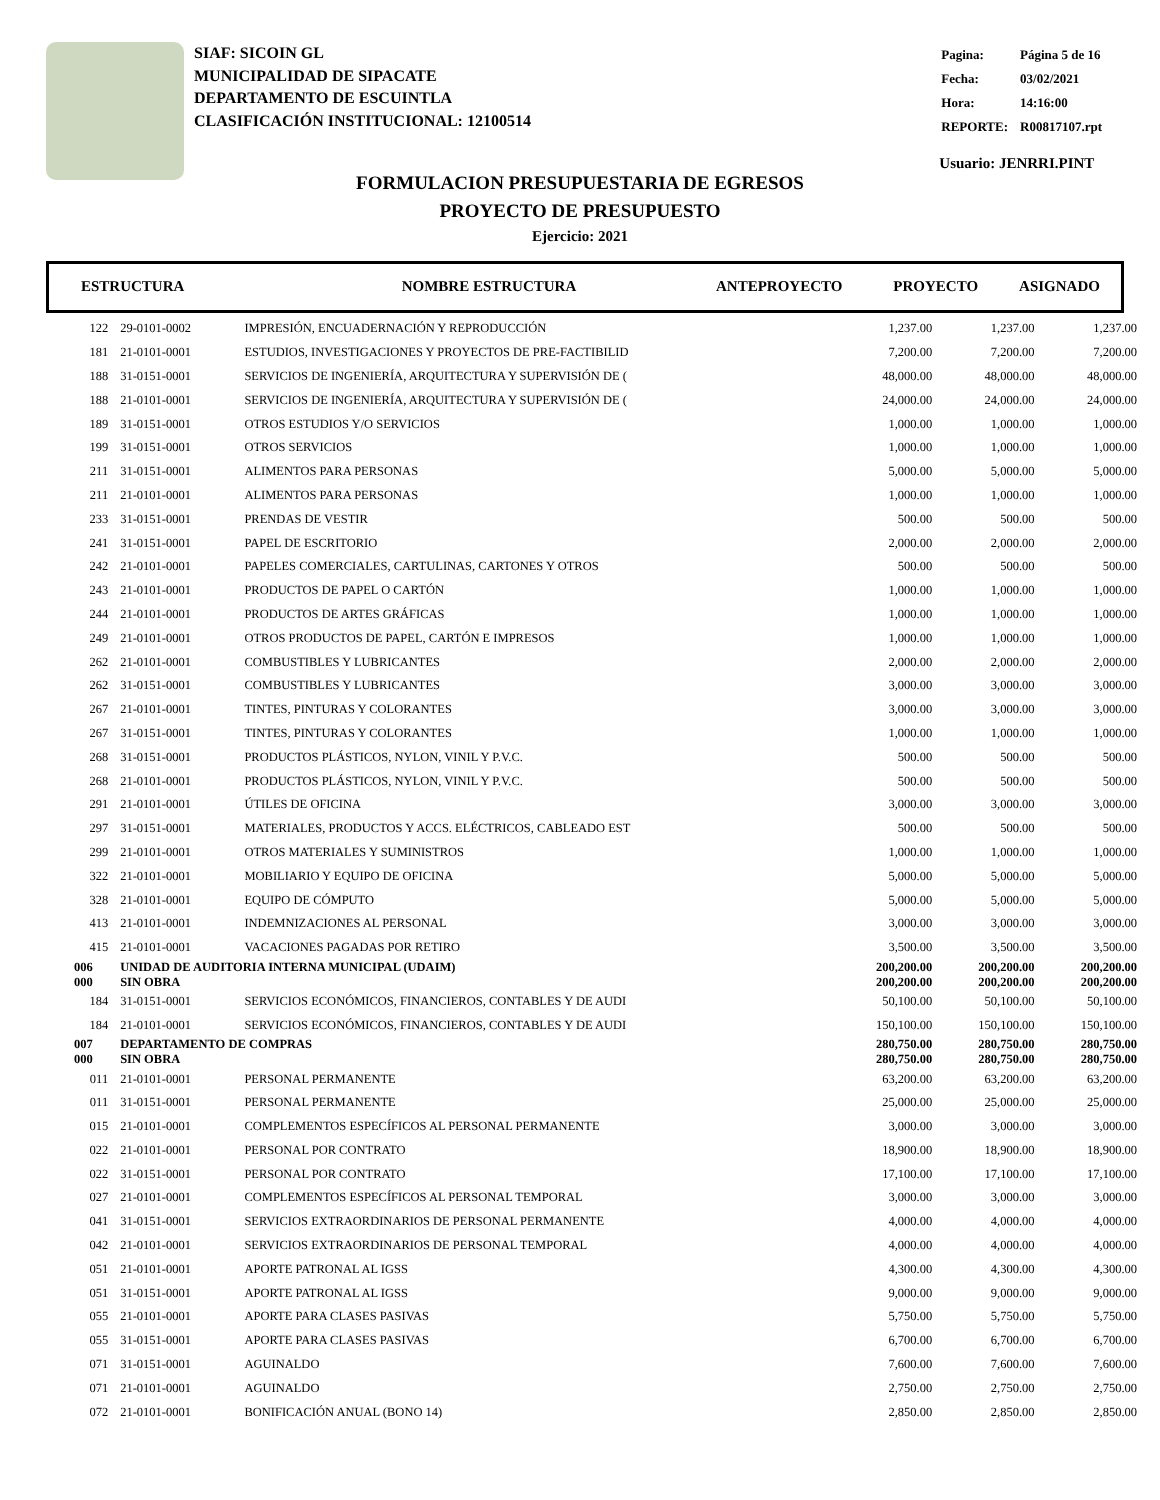SIAF: SICOIN GL
MUNICIPALIDAD DE SIPACATE
DEPARTAMENTO DE ESCUINTLA
CLASIFICACIÓN INSTITUCIONAL: 12100514
| Pagina: | Página 5 de 16 |
| Fecha: | 03/02/2021 |
| Hora: | 14:16:00 |
| REPORTE: | R00817107.rpt |
Usuario: JENRRI.PINT
FORMULACION PRESUPUESTARIA DE EGRESOS
PROYECTO DE PRESUPUESTO
Ejercicio: 2021
| ESTRUCTURA | NOMBRE ESTRUCTURA | ANTEPROYECTO | PROYECTO | ASIGNADO |
| --- | --- | --- | --- | --- |
| 122 | 29-0101-0002 | IMPRESIÓN, ENCUADERNACIÓN Y REPRODUCCIÓN | 1,237.00 | 1,237.00 | 1,237.00 |
| 181 | 21-0101-0001 | ESTUDIOS, INVESTIGACIONES Y PROYECTOS DE PRE-FACTIBILID | 7,200.00 | 7,200.00 | 7,200.00 |
| 188 | 31-0151-0001 | SERVICIOS DE INGENIERÍA, ARQUITECTURA Y SUPERVISIÓN DE ( | 48,000.00 | 48,000.00 | 48,000.00 |
| 188 | 21-0101-0001 | SERVICIOS DE INGENIERÍA, ARQUITECTURA Y SUPERVISIÓN DE ( | 24,000.00 | 24,000.00 | 24,000.00 |
| 189 | 31-0151-0001 | OTROS ESTUDIOS Y/O SERVICIOS | 1,000.00 | 1,000.00 | 1,000.00 |
| 199 | 31-0151-0001 | OTROS SERVICIOS | 1,000.00 | 1,000.00 | 1,000.00 |
| 211 | 31-0151-0001 | ALIMENTOS PARA PERSONAS | 5,000.00 | 5,000.00 | 5,000.00 |
| 211 | 21-0101-0001 | ALIMENTOS PARA PERSONAS | 1,000.00 | 1,000.00 | 1,000.00 |
| 233 | 31-0151-0001 | PRENDAS DE VESTIR | 500.00 | 500.00 | 500.00 |
| 241 | 31-0151-0001 | PAPEL DE ESCRITORIO | 2,000.00 | 2,000.00 | 2,000.00 |
| 242 | 21-0101-0001 | PAPELES COMERCIALES, CARTULINAS, CARTONES Y OTROS | 500.00 | 500.00 | 500.00 |
| 243 | 21-0101-0001 | PRODUCTOS DE PAPEL O CARTÓN | 1,000.00 | 1,000.00 | 1,000.00 |
| 244 | 21-0101-0001 | PRODUCTOS DE ARTES GRÁFICAS | 1,000.00 | 1,000.00 | 1,000.00 |
| 249 | 21-0101-0001 | OTROS PRODUCTOS DE PAPEL, CARTÓN E IMPRESOS | 1,000.00 | 1,000.00 | 1,000.00 |
| 262 | 21-0101-0001 | COMBUSTIBLES Y LUBRICANTES | 2,000.00 | 2,000.00 | 2,000.00 |
| 262 | 31-0151-0001 | COMBUSTIBLES Y LUBRICANTES | 3,000.00 | 3,000.00 | 3,000.00 |
| 267 | 21-0101-0001 | TINTES, PINTURAS Y COLORANTES | 3,000.00 | 3,000.00 | 3,000.00 |
| 267 | 31-0151-0001 | TINTES, PINTURAS Y COLORANTES | 1,000.00 | 1,000.00 | 1,000.00 |
| 268 | 31-0151-0001 | PRODUCTOS PLÁSTICOS, NYLON, VINIL Y P.V.C. | 500.00 | 500.00 | 500.00 |
| 268 | 21-0101-0001 | PRODUCTOS PLÁSTICOS, NYLON, VINIL Y P.V.C. | 500.00 | 500.00 | 500.00 |
| 291 | 21-0101-0001 | ÚTILES DE OFICINA | 3,000.00 | 3,000.00 | 3,000.00 |
| 297 | 31-0151-0001 | MATERIALES, PRODUCTOS Y ACCS. ELÉCTRICOS, CABLEADO EST | 500.00 | 500.00 | 500.00 |
| 299 | 21-0101-0001 | OTROS MATERIALES Y SUMINISTROS | 1,000.00 | 1,000.00 | 1,000.00 |
| 322 | 21-0101-0001 | MOBILIARIO Y EQUIPO DE OFICINA | 5,000.00 | 5,000.00 | 5,000.00 |
| 328 | 21-0101-0001 | EQUIPO DE CÓMPUTO | 5,000.00 | 5,000.00 | 5,000.00 |
| 413 | 21-0101-0001 | INDEMNIZACIONES AL PERSONAL | 3,000.00 | 3,000.00 | 3,000.00 |
| 415 | 21-0101-0001 | VACACIONES PAGADAS POR RETIRO | 3,500.00 | 3,500.00 | 3,500.00 |
| 006 | UNIDAD DE AUDITORIA INTERNA MUNICIPAL (UDAIM) | | 200,200.00 | 200,200.00 | 200,200.00 |
| 000 | SIN OBRA | | 200,200.00 | 200,200.00 | 200,200.00 |
| 184 | 31-0151-0001 | SERVICIOS ECONÓMICOS, FINANCIEROS, CONTABLES Y DE AUDI | 50,100.00 | 50,100.00 | 50,100.00 |
| 184 | 21-0101-0001 | SERVICIOS ECONÓMICOS, FINANCIEROS, CONTABLES Y DE AUDI | 150,100.00 | 150,100.00 | 150,100.00 |
| 007 | DEPARTAMENTO DE COMPRAS | | 280,750.00 | 280,750.00 | 280,750.00 |
| 000 | SIN OBRA | | 280,750.00 | 280,750.00 | 280,750.00 |
| 011 | 21-0101-0001 | PERSONAL PERMANENTE | 63,200.00 | 63,200.00 | 63,200.00 |
| 011 | 31-0151-0001 | PERSONAL PERMANENTE | 25,000.00 | 25,000.00 | 25,000.00 |
| 015 | 21-0101-0001 | COMPLEMENTOS ESPECÍFICOS AL PERSONAL PERMANENTE | 3,000.00 | 3,000.00 | 3,000.00 |
| 022 | 21-0101-0001 | PERSONAL POR CONTRATO | 18,900.00 | 18,900.00 | 18,900.00 |
| 022 | 31-0151-0001 | PERSONAL POR CONTRATO | 17,100.00 | 17,100.00 | 17,100.00 |
| 027 | 21-0101-0001 | COMPLEMENTOS ESPECÍFICOS AL PERSONAL TEMPORAL | 3,000.00 | 3,000.00 | 3,000.00 |
| 041 | 31-0151-0001 | SERVICIOS EXTRAORDINARIOS DE PERSONAL PERMANENTE | 4,000.00 | 4,000.00 | 4,000.00 |
| 042 | 21-0101-0001 | SERVICIOS EXTRAORDINARIOS DE PERSONAL TEMPORAL | 4,000.00 | 4,000.00 | 4,000.00 |
| 051 | 21-0101-0001 | APORTE PATRONAL AL IGSS | 4,300.00 | 4,300.00 | 4,300.00 |
| 051 | 31-0151-0001 | APORTE PATRONAL AL IGSS | 9,000.00 | 9,000.00 | 9,000.00 |
| 055 | 21-0101-0001 | APORTE PARA CLASES PASIVAS | 5,750.00 | 5,750.00 | 5,750.00 |
| 055 | 31-0151-0001 | APORTE PARA CLASES PASIVAS | 6,700.00 | 6,700.00 | 6,700.00 |
| 071 | 31-0151-0001 | AGUINALDO | 7,600.00 | 7,600.00 | 7,600.00 |
| 071 | 21-0101-0001 | AGUINALDO | 2,750.00 | 2,750.00 | 2,750.00 |
| 072 | 21-0101-0001 | BONIFICACIÓN ANUAL (BONO 14) | 2,850.00 | 2,850.00 | 2,850.00 |